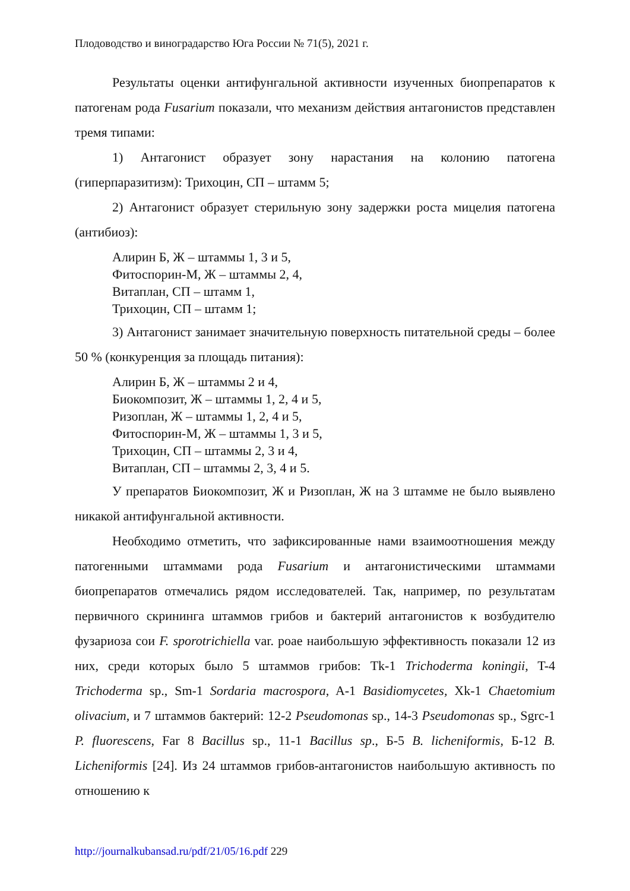Плодоводство и виноградарство Юга России № 71(5), 2021 г.
Результаты оценки антифунгальной активности изученных биопрепаратов к патогенам рода Fusarium показали, что механизм действия антагонистов представлен тремя типами:
1) Антагонист образует зону нарастания на колонию патогена (гиперпаразитизм): Трихоцин, СП – штамм 5;
2) Антагонист образует стерильную зону задержки роста мицелия патогена (антибиоз):
Алирин Б, Ж – штаммы 1, 3 и 5,
Фитоспорин-М, Ж – штаммы 2, 4,
Витаплан, СП – штамм 1,
Трихоцин, СП – штамм 1;
3) Антагонист занимает значительную поверхность питательной среды – более 50 % (конкуренция за площадь питания):
Алирин Б, Ж – штаммы 2 и 4,
Биокомпозит, Ж – штаммы 1, 2, 4 и 5,
Ризоплан, Ж – штаммы 1, 2, 4 и 5,
Фитоспорин-М, Ж – штаммы 1, 3 и 5,
Трихоцин, СП – штаммы 2, 3 и 4,
Витаплан, СП – штаммы 2, 3, 4 и 5.
У препаратов Биокомпозит, Ж и Ризоплан, Ж на 3 штамме не было выявлено никакой антифунгальной активности.
Необходимо отметить, что зафиксированные нами взаимоотношения между патогенными штаммами рода Fusarium и антагонистическими штаммами биопрепаратов отмечались рядом исследователей. Так, например, по результатам первичного скрининга штаммов грибов и бактерий антагонистов к возбудителю фузариоза сои F. sporotrichiella var. poae наибольшую эффективность показали 12 из них, среди которых было 5 штаммов грибов: Tk-1 Trichoderma koningii, T-4 Trichoderma sp., Sm-1 Sordaria macrospora, A-1 Basidiomycetes, Xk-1 Chaetomium olivacium, и 7 штаммов бактерий: 12-2 Pseudomonas sp., 14-3 Pseudomonas sp., Sgrc-1 P. fluorescens, Far 8 Bacillus sp., 11-1 Bacillus sp., Б-5 B. licheniformis, Б-12 B. Licheniformis [24]. Из 24 штаммов грибов-антагонистов наибольшую активность по отношению к
http://journalkubansad.ru/pdf/21/05/16.pdf 229